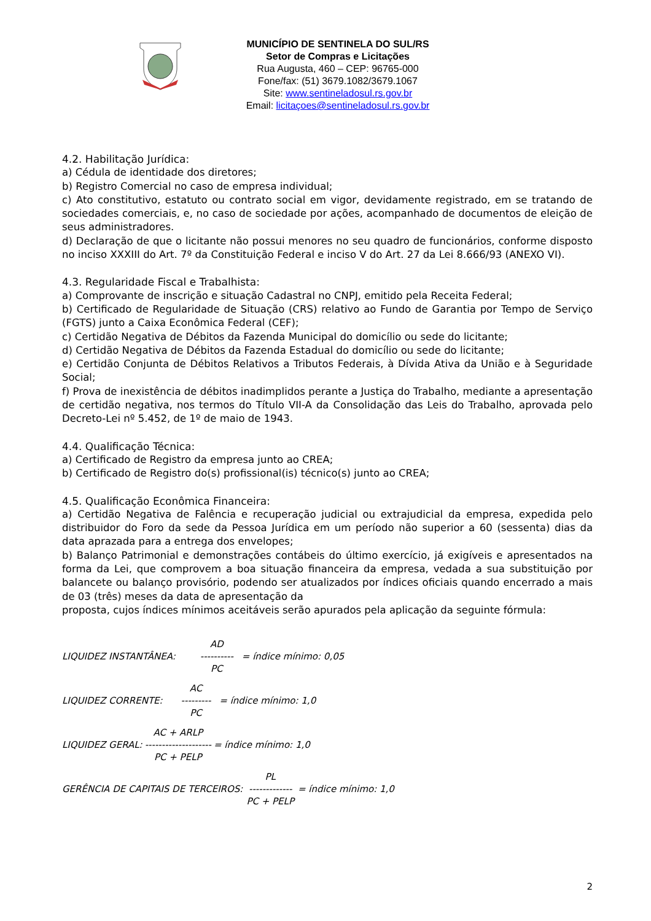MUNICÍPIO DE SENTINELA DO SUL/RS
Setor de Compras e Licitações
Rua Augusta, 460 – CEP: 96765-000
Fone/fax: (51) 3679.1082/3679.1067
Site: www.sentineladosul.rs.gov.br
Email: licitaçoes@sentineladosul.rs.gov.br
4.2. Habilitação Jurídica:
a) Cédula de identidade dos diretores;
b) Registro Comercial no caso de empresa individual;
c) Ato constitutivo, estatuto ou contrato social em vigor, devidamente registrado, em se tratando de sociedades comerciais, e, no caso de sociedade por ações, acompanhado de documentos de eleição de seus administradores.
d) Declaração de que o licitante não possui menores no seu quadro de funcionários, conforme disposto no inciso XXXIII do Art. 7º da Constituição Federal e inciso V do Art. 27 da Lei 8.666/93 (ANEXO VI).
4.3. Regularidade Fiscal e Trabalhista:
a) Comprovante de inscrição e situação Cadastral no CNPJ, emitido pela Receita Federal;
b) Certificado de Regularidade de Situação (CRS) relativo ao Fundo de Garantia por Tempo de Serviço (FGTS) junto a Caixa Econômica Federal (CEF);
c) Certidão Negativa de Débitos da Fazenda Municipal do domicílio ou sede do licitante;
d) Certidão Negativa de Débitos da Fazenda Estadual do domicílio ou sede do licitante;
e) Certidão Conjunta de Débitos Relativos a Tributos Federais, à Dívida Ativa da União e à Seguridade Social;
f) Prova de inexistência de débitos inadimplidos perante a Justiça do Trabalho, mediante a apresentação de certidão negativa, nos termos do Título VII-A da Consolidação das Leis do Trabalho, aprovada pelo Decreto-Lei nº 5.452, de 1º de maio de 1943.
4.4. Qualificação Técnica:
a) Certificado de Registro da empresa junto ao CREA;
b) Certificado de Registro do(s) profissional(is) técnico(s) junto ao CREA;
4.5. Qualificação Econômica Financeira:
a) Certidão Negativa de Falência e recuperação judicial ou extrajudicial da empresa, expedida pelo distribuidor do Foro da sede da Pessoa Jurídica em um período não superior a 60 (sessenta) dias da data aprazada para a entrega dos envelopes;
b) Balanço Patrimonial e demonstrações contábeis do último exercício, já exigíveis e apresentados na forma da Lei, que comprovem a boa situação financeira da empresa, vedada a sua substituição por balancete ou balanço provisório, podendo ser atualizados por índices oficiais quando encerrado a mais de 03 (três) meses da data de apresentação da
proposta, cujos índices mínimos aceitáveis serão apurados pela aplicação da seguinte fórmula:
LIQUIDEZ INSTANTÂNEA: AD ---------- PC = índice mínimo: 0,05
LIQUIDEZ CORRENTE: AC --------- PC = índice mínimo: 1,0
LIQUIDEZ GERAL: AC + ARLP -------------------- PC + PELP = índice mínimo: 1,0
GERÊNCIA DE CAPITAIS DE TERCEIROS: PL ------------- PC + PELP = índice mínimo: 1,0
2